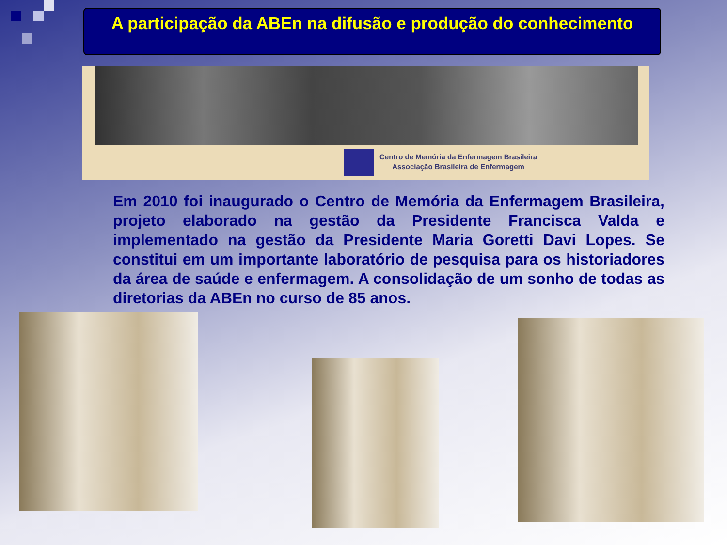A participação da ABEn na difusão e produção do conhecimento
Centro de Memória da Enfermagem Brasileira
Associação Brasileira de Enfermagem
Em 2010 foi inaugurado o Centro de Memória da Enfermagem Brasileira, projeto elaborado na gestão da Presidente Francisca Valda e implementado na gestão da Presidente Maria Goretti Davi Lopes. Se constitui em um importante laboratório de pesquisa para os historiadores da área de saúde e enfermagem. A consolidação de um sonho de todas as diretorias da ABEn no curso de 85 anos.